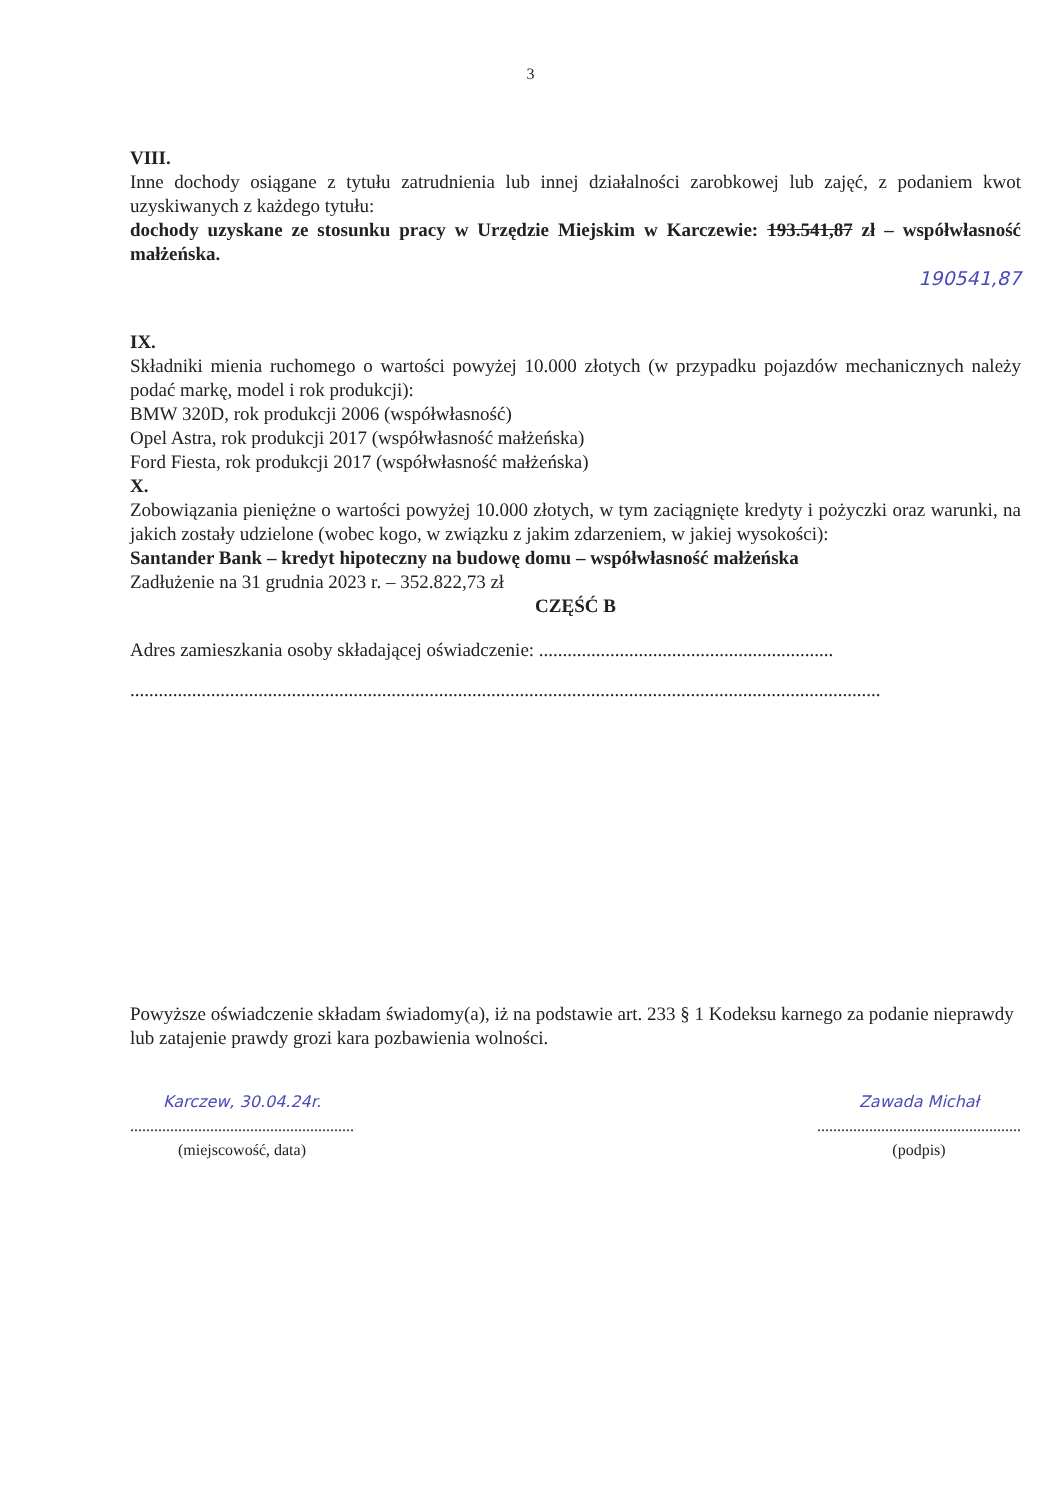3
VIII.
Inne dochody osiągane z tytułu zatrudnienia lub innej działalności zarobkowej lub zajęć, z podaniem kwot uzyskiwanych z każdego tytułu:
dochody uzyskane ze stosunku pracy w Urzędzie Miejskim w Karczewie: 193.541,87 zł – współwłasność małżeńska.
190541,87
IX.
Składniki mienia ruchomego o wartości powyżej 10.000 złotych (w przypadku pojazdów mechanicznych należy podać markę, model i rok produkcji):
BMW 320D, rok produkcji 2006 (współwłasność)
Opel Astra, rok produkcji 2017 (współwłasność małżeńska)
Ford Fiesta, rok produkcji 2017 (współwłasność małżeńska)
X.
Zobowiązania pieniężne o wartości powyżej 10.000 złotych, w tym zaciągnięte kredyty i pożyczki oraz warunki, na jakich zostały udzielone (wobec kogo, w związku z jakim zdarzeniem, w jakiej wysokości):
Santander Bank – kredyt hipoteczny na budowę domu – współwłasność małżeńska
Zadłużenie na 31 grudnia 2023 r. – 352.822,73 zł
CZĘŚĆ B
Adres zamieszkania osoby składającej oświadczenie: ..............................................................
..............................................................................................................................................................
Powyższe oświadczenie składam świadomy(a), iż na podstawie art. 233 § 1 Kodeksu karnego za podanie nieprawdy lub zatajenie prawdy grozi kara pozbawienia wolności.
Karczew, 30.04.24r.
........................................................
(miejscowość, data)
Zawada Michał
...................................................
(podpis)